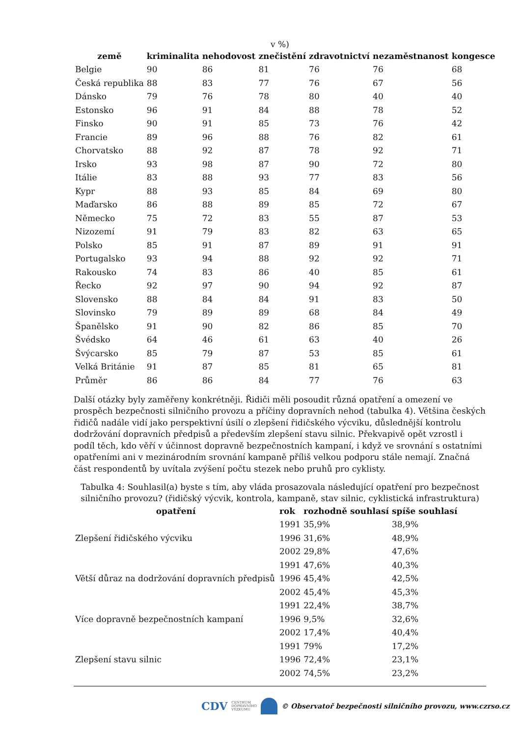v %)
| země | kriminalita | nehodovost | znečistění | zdravotnictví | nezaměstnanost | kongesce |
| --- | --- | --- | --- | --- | --- | --- |
| Belgie | 90 | 86 | 81 | 76 | 76 | 68 |
| Česká republika | 88 | 83 | 77 | 76 | 67 | 56 |
| Dánsko | 79 | 76 | 78 | 80 | 40 | 40 |
| Estonsko | 96 | 91 | 84 | 88 | 78 | 52 |
| Finsko | 90 | 91 | 85 | 73 | 76 | 42 |
| Francie | 89 | 96 | 88 | 76 | 82 | 61 |
| Chorvatsko | 88 | 92 | 87 | 78 | 92 | 71 |
| Irsko | 93 | 98 | 87 | 90 | 72 | 80 |
| Itálie | 83 | 88 | 93 | 77 | 83 | 56 |
| Kypr | 88 | 93 | 85 | 84 | 69 | 80 |
| Maďarsko | 86 | 88 | 89 | 85 | 72 | 67 |
| Německo | 75 | 72 | 83 | 55 | 87 | 53 |
| Nizozemí | 91 | 79 | 83 | 82 | 63 | 65 |
| Polsko | 85 | 91 | 87 | 89 | 91 | 91 |
| Portugalsko | 93 | 94 | 88 | 92 | 92 | 71 |
| Rakousko | 74 | 83 | 86 | 40 | 85 | 61 |
| Řecko | 92 | 97 | 90 | 94 | 92 | 87 |
| Slovensko | 88 | 84 | 84 | 91 | 83 | 50 |
| Slovinsko | 79 | 89 | 89 | 68 | 84 | 49 |
| Španělsko | 91 | 90 | 82 | 86 | 85 | 70 |
| Švédsko | 64 | 46 | 61 | 63 | 40 | 26 |
| Švýcarsko | 85 | 79 | 87 | 53 | 85 | 61 |
| Velká Británie | 91 | 87 | 85 | 81 | 65 | 81 |
| Průměr | 86 | 86 | 84 | 77 | 76 | 63 |
Další otázky byly zaměřeny konkrétněji. Řidiči měli posoudit různá opatření a omezení ve prospěch bezpečnosti silničního provozu a příčiny dopravních nehod (tabulka 4). Většina českých řidičů nadále vidí jako perspektivní úsilí o zlepšení řidičského výcviku, důslednější kontrolu dodržování dopravních předpisů a především zlepšení stavu silnic. Překvapivě opět vzrostl i podíl těch, kdo věří v účinnost dopravně bezpečnostních kampaní, i když ve srovnání s ostatními opatřeními ani v mezinárodním srovnání kampaně příliš velkou podporu stále nemají. Značná část respondentů by uvítala zvýšení počtu stezek nebo pruhů pro cyklisty.
Tabulka 4: Souhlasil(a) byste s tím, aby vláda prosazovala následující opatření pro bezpečnost
silničního provozu? (řidičský výcvik, kontrola, kampaně, stav silnic, cyklistická infrastruktura)
| opatření | rok | rozhodně souhlasí | spíše souhlasí |
| --- | --- | --- | --- |
| Zlepšení řidičského výcviku | 1991 | 35,9% | 38,9% |
| | 1996 | 31,6% | 48,9% |
| | 2002 | 29,8% | 47,6% |
| Větší důraz na dodržování dopravních předpisů | 1991 | 47,6% | 40,3% |
| | 1996 | 45,4% | 42,5% |
| | 2002 | 45,4% | 45,3% |
| Více dopravně bezpečnostních kampaní | 1991 | 22,4% | 38,7% |
| | 1996 | 9,5% | 32,6% |
| | 2002 | 17,4% | 40,4% |
| Zlepšení stavu silnic | 1991 | 79% | 17,2% |
| | 1996 | 72,4% | 23,1% |
| | 2002 | 74,5% | 23,2% |
CDV CENTRUM
DOPRAVNÍHO
VÝZKUMU © Observatoř bezpečnosti silničního provozu, www.czrso.cz